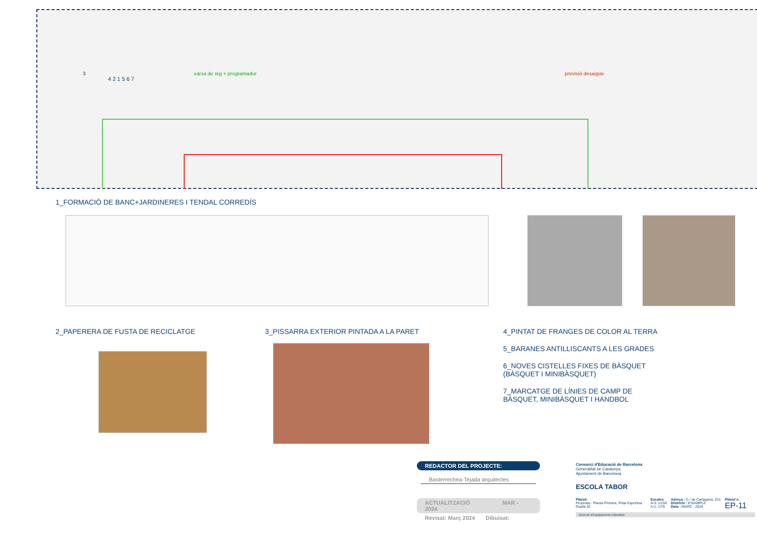3 xarxa de reg + programador previsió desaigüe
4 2 1 5 6 7
1_FORMACIÓ DE BANC+JARDINERES I TENDAL CORREDÍS
2_PAPERERA DE FUSTA DE RECICLATGE
3_PISSARRA EXTERIOR PINTADA A LA PARET
4_PINTAT DE FRANGES DE COLOR AL TERRA
5_BARANES ANTILLISCANTS A LES GRADES
6_NOVES CISTELLES FIXES DE BÀSQUET
(BÀSQUET I MINIBÀSQUET)
7_MARCATGE DE LÍNIES DE CAMP DE
BÀSQUET, MINIBÀSQUET I HANDBOL
REDACTOR DEL PROJECTE:
Basterrechea-Tejada arquitectes
ACTUALITZACIÓ MAR - 2024
Revisat: Març 2024 Dibuixat:
Consorci d'Educació de Barcelona
Generalitat de Catalunya
Ajuntament de Barcelona
ESCOLA TABOR
Plànol:
Proposta - Planta Primera, Pista Esportiva Grada 02
Escales
A-3: 1/150
A-1: 1/75
Adreça : C./ de Cartagena, 231
Districte : EIXAMPLE
Data : MARÇ - 2024
Plànol n.
EP-11
Direcció d'Equipaments Educatius